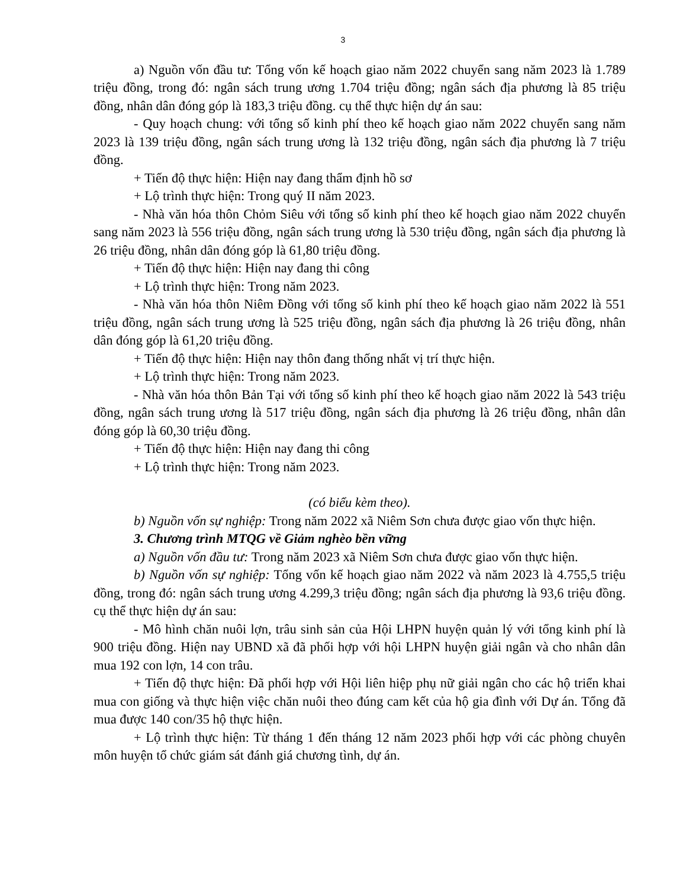3
a) Nguồn vốn đầu tư: Tổng vốn kế hoạch giao năm 2022 chuyển sang năm 2023 là 1.789 triệu đồng, trong đó: ngân sách trung ương 1.704 triệu đồng; ngân sách địa phương là 85 triệu đồng, nhân dân đóng góp là 183,3 triệu đồng. cụ thể thực hiện dự án sau:
- Quy hoạch chung: với tổng số kinh phí theo kế hoạch giao năm 2022 chuyển sang năm 2023 là 139 triệu đồng, ngân sách trung ương là 132 triệu đồng, ngân sách địa phương là 7 triệu đồng.
+ Tiến độ thực hiện: Hiện nay đang thẩm định hồ sơ
+ Lộ trình thực hiện: Trong quý II năm 2023.
- Nhà văn hóa thôn Chỏm Siêu với tổng số kinh phí theo kế hoạch giao năm 2022 chuyển sang năm 2023 là 556 triệu đồng, ngân sách trung ương là 530 triệu đồng, ngân sách địa phương là 26 triệu đồng, nhân dân đóng góp là 61,80 triệu đồng.
+ Tiến độ thực hiện: Hiện nay đang thi công
+ Lộ trình thực hiện: Trong năm 2023.
- Nhà văn hóa thôn Niêm Đồng với tổng số kinh phí theo kế hoạch giao năm 2022 là 551 triệu đồng, ngân sách trung ương là 525 triệu đồng, ngân sách địa phương là 26 triệu đồng, nhân dân đóng góp là 61,20 triệu đồng.
+ Tiến độ thực hiện: Hiện nay thôn đang thống nhất vị trí thực hiện.
+ Lộ trình thực hiện: Trong năm 2023.
- Nhà văn hóa thôn Bản Tại với tổng số kinh phí theo kế hoạch giao năm 2022 là 543 triệu đồng, ngân sách trung ương là 517 triệu đồng, ngân sách địa phương là 26 triệu đồng, nhân dân đóng góp là 60,30 triệu đồng.
+ Tiến độ thực hiện: Hiện nay đang thi công
+ Lộ trình thực hiện: Trong năm 2023.
(có biểu kèm theo).
b) Nguồn vốn sự nghiệp: Trong năm 2022 xã Niêm Sơn chưa được giao vốn thực hiện.
3. Chương trình MTQG về Giảm nghèo bền vững
a) Nguồn vốn đầu tư: Trong năm 2023 xã Niêm Sơn chưa được giao vốn thực hiện.
b) Nguồn vốn sự nghiệp: Tổng vốn kế hoạch giao năm 2022 và năm 2023 là 4.755,5 triệu đồng, trong đó: ngân sách trung ương 4.299,3 triệu đồng; ngân sách địa phương là 93,6 triệu đồng. cụ thể thực hiện dự án sau:
- Mô hình chăn nuôi lợn, trâu sinh sản của Hội LHPN huyện quản lý với tổng kinh phí là 900 triệu đồng. Hiện nay UBND xã đã phối hợp với hội LHPN huyện giải ngân và cho nhân dân mua 192 con lợn, 14 con trâu.
+ Tiến độ thực hiện: Đã phối hợp với Hội liên hiệp phụ nữ giải ngân cho các hộ triển khai mua con giống và thực hiện việc chăn nuôi theo đúng cam kết của hộ gia đình với Dự án. Tổng đã mua được 140 con/35 hộ thực hiện.
+ Lộ trình thực hiện: Từ tháng 1 đến tháng 12 năm 2023 phối hợp với các phòng chuyên môn huyện tổ chức giám sát đánh giá chương tình, dự án.